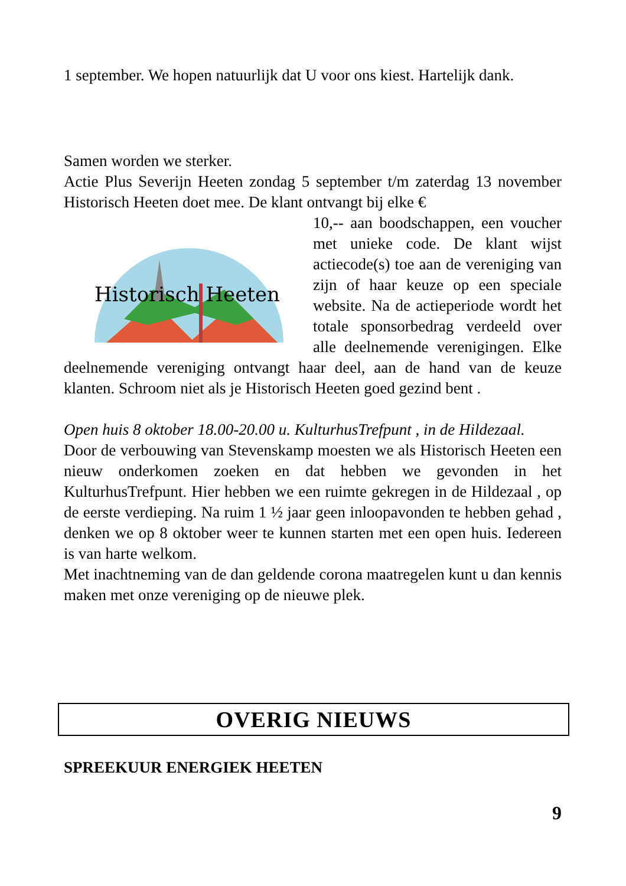1 september. We hopen natuurlijk dat U voor ons kiest. Hartelijk dank.
Samen worden we sterker.
Actie Plus Severijn Heeten zondag 5 september t/m zaterdag 13 november Historisch Heeten doet mee. De klant ontvangt bij elke €
Historisch Heeten
10,-- aan boodschappen, een voucher met unieke code. De klant wijst actiecode(s) toe aan de vereniging van zijn of haar keuze op een speciale website. Na de actieperiode wordt het totale sponsorbedrag verdeeld over alle deelnemende verenigingen. Elke deelnemende vereniging ontvangt haar deel, aan de hand van de keuze klanten. Schroom niet als je Historisch Heeten goed gezind bent .
Open huis 8 oktober 18.00-20.00 u. KulturhusTrefpunt , in de Hildezaal.
Door de verbouwing van Stevenskamp moesten we als Historisch Heeten een nieuw onderkomen zoeken en dat hebben we gevonden in het KulturhusTrefpunt. Hier hebben we een ruimte gekregen in de Hildezaal , op de eerste verdieping. Na ruim 1 ½ jaar geen inloopavonden te hebben gehad , denken we op 8 oktober weer te kunnen starten met een open huis. Iedereen is van harte welkom.
Met inachtneming van de dan geldende corona maatregelen kunt u dan kennis maken met onze vereniging op de nieuwe plek.
OVERIG NIEUWS
SPREEKUUR ENERGIEK HEETEN
9